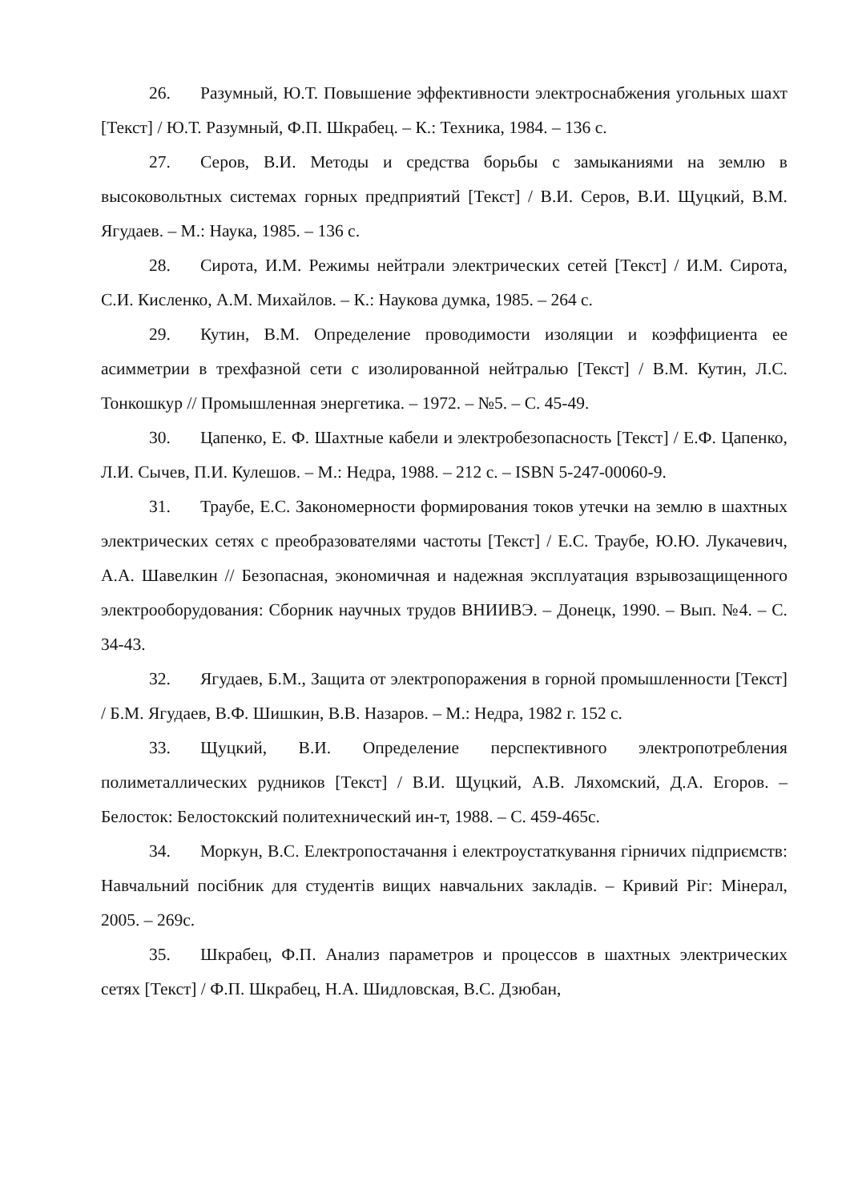26. Разумный, Ю.Т. Повышение эффективности электроснабжения угольных шахт [Текст] / Ю.Т. Разумный, Ф.П. Шкрабец. – К.: Техника, 1984. – 136 с.
27. Серов, В.И. Методы и средства борьбы с замыканиями на землю в высоковольтных системах горных предприятий [Текст] / В.И. Серов, В.И. Щуцкий, В.М. Ягудаев. – М.: Наука, 1985. – 136 с.
28. Сирота, И.М. Режимы нейтрали электрических сетей [Текст] / И.М. Сирота, С.И. Кисленко, А.М. Михайлов. – К.: Наукова думка, 1985. – 264 с.
29. Кутин, В.М. Определение проводимости изоляции и коэффициента ее асимметрии в трехфазной сети с изолированной нейтралью [Текст] / В.М. Кутин, Л.С. Тонкошкур // Промышленная энергетика. – 1972. – №5. – С. 45-49.
30. Цапенко, Е. Ф. Шахтные кабели и электробезопасность [Текст] / Е.Ф. Цапенко, Л.И. Сычев, П.И. Кулешов. – М.: Недра, 1988. – 212 с. – ISBN 5-247-00060-9.
31. Траубе, Е.С. Закономерности формирования токов утечки на землю в шахтных электрических сетях с преобразователями частоты [Текст] / Е.С. Траубе, Ю.Ю. Лукачевич, А.А. Шавелкин // Безопасная, экономичная и надежная эксплуатация взрывозащищенного электрооборудования: Сборник научных трудов ВНИИВЭ. – Донецк, 1990. – Вып. №4. – С. 34-43.
32. Ягудаев, Б.М., Защита от электропоражения в горной промышленности [Текст] / Б.М. Ягудаев, В.Ф. Шишкин, В.В. Назаров. – М.: Недра, 1982 г. 152 с.
33. Щуцкий, В.И. Определение перспективного электропотребления полиметаллических рудников [Текст] / В.И. Щуцкий, А.В. Ляхомский, Д.А. Егоров. – Белосток: Белостокский политехнический ин-т, 1988. – С. 459-465с.
34. Моркун, В.С. Електропостачання і електроустаткування гірничих підприємств: Навчальний посібник для студентів вищих навчальних закладів. – Кривий Ріг: Мінерал, 2005. – 269с.
35. Шкрабец, Ф.П. Анализ параметров и процессов в шахтных электрических сетях [Текст] / Ф.П. Шкрабец, Н.А. Шидловская, В.С. Дзюбан,